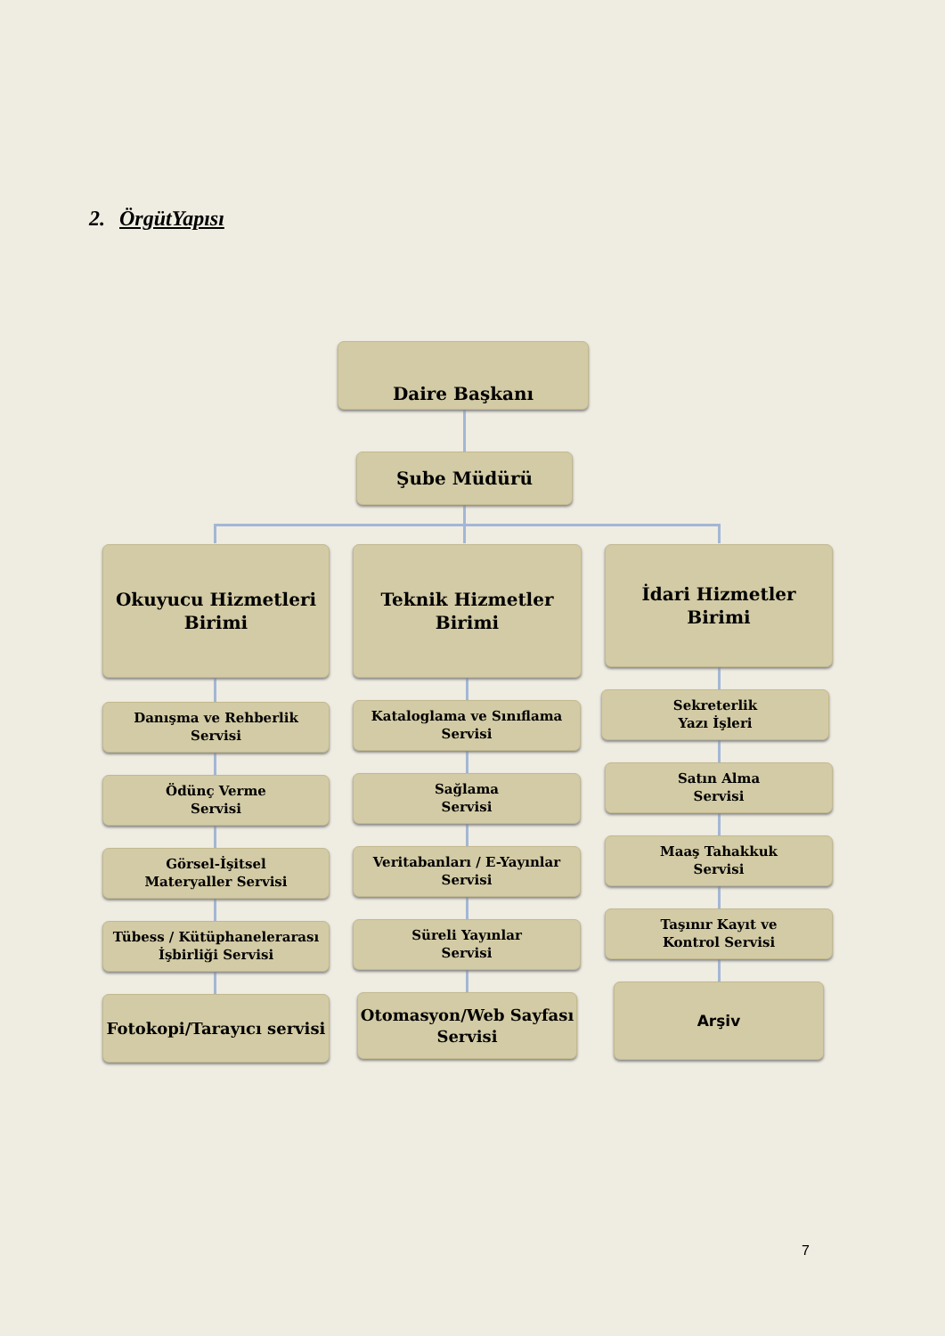2. ÖrgütYapısı
Daire Başkanı
Şube Müdürü
Okuyucu Hizmetleri
Birimi
Teknik Hizmetler
Birimi
İdari Hizmetler
Birimi
Danışma ve Rehberlik
Servisi
Ödünç Verme
Servisi
Görsel-İşitsel
Materyaller Servisi
Tübess / Kütüphanelerarası
İşbirliği Servisi
Fotokopi/Tarayıcı servisi
Kataloglama ve Sınıflama
Servisi
Sağlama
Servisi
Veritabanları / E-Yayınlar
Servisi
Süreli Yayınlar
Servisi
Otomasyon/Web Sayfası
Servisi
Sekreterlik
Yazı İşleri
Satın Alma
Servisi
Maaş Tahakkuk
Servisi
Taşınır Kayıt ve
Kontrol Servisi
Arşiv
7